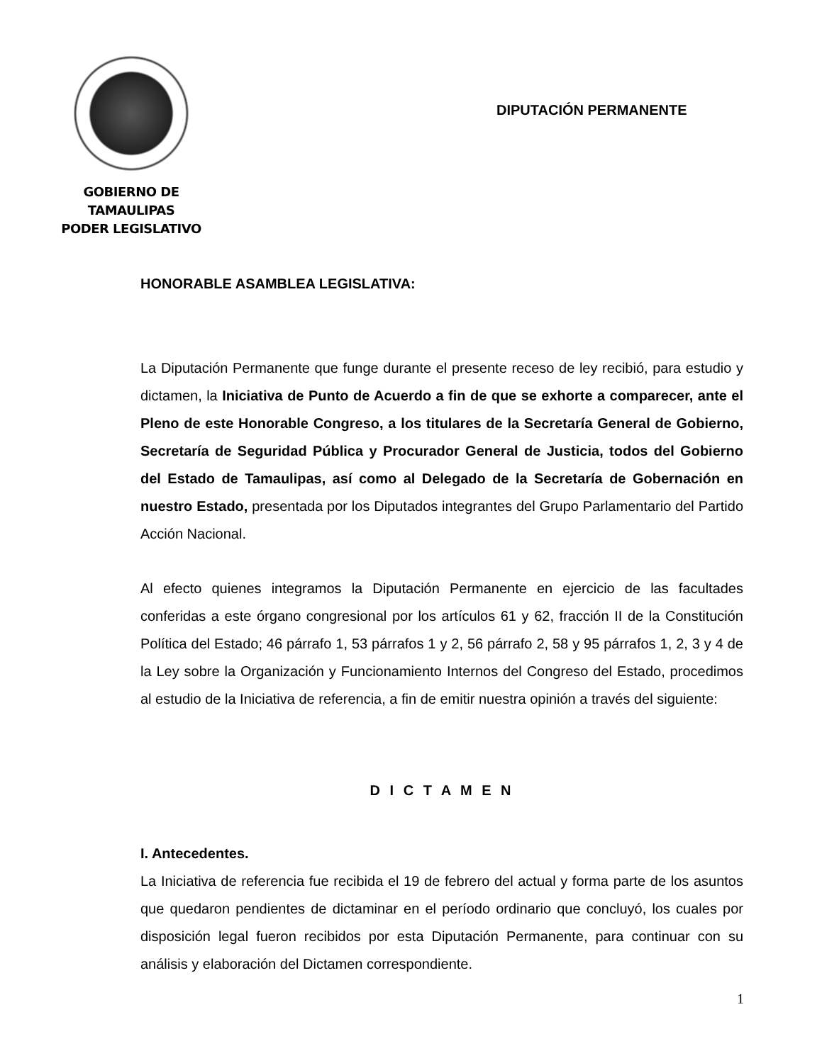GOBIERNO DE TAMAULIPAS
PODER LEGISLATIVO
DIPUTACIÓN PERMANENTE
HONORABLE ASAMBLEA LEGISLATIVA:
La Diputación Permanente que funge durante el presente receso de ley recibió, para estudio y dictamen, la Iniciativa de Punto de Acuerdo a fin de que se exhorte a comparecer, ante el Pleno de este Honorable Congreso, a los titulares de la Secretaría General de Gobierno, Secretaría de Seguridad Pública y Procurador General de Justicia, todos del Gobierno del Estado de Tamaulipas, así como al Delegado de la Secretaría de Gobernación en nuestro Estado, presentada por los Diputados integrantes del Grupo Parlamentario del Partido Acción Nacional.
Al efecto quienes integramos la Diputación Permanente en ejercicio de las facultades conferidas a este órgano congresional por los artículos 61 y 62, fracción II de la Constitución Política del Estado; 46 párrafo 1, 53 párrafos 1 y 2, 56 párrafo 2, 58 y 95 párrafos 1, 2, 3 y 4 de la Ley sobre la Organización y Funcionamiento Internos del Congreso del Estado, procedimos al estudio de la Iniciativa de referencia, a fin de emitir nuestra opinión a través del siguiente:
D I C T A M E N
I. Antecedentes.
La Iniciativa de referencia fue recibida el 19 de febrero del actual y forma parte de los asuntos que quedaron pendientes de dictaminar en el período ordinario que concluyó, los cuales por disposición legal fueron recibidos por esta Diputación Permanente, para continuar con su análisis y elaboración del Dictamen correspondiente.
1